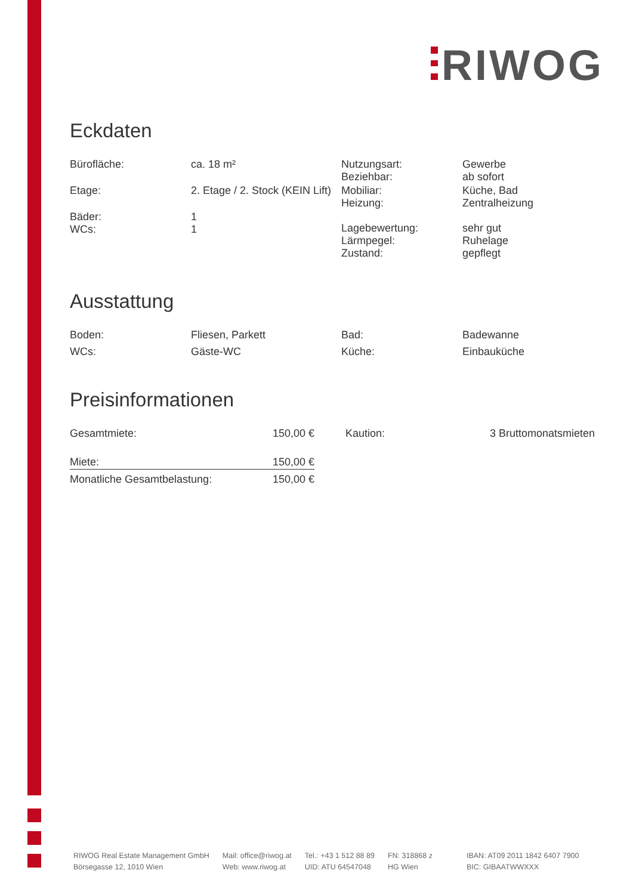RIWOG
Eckdaten
| Bürofläche: | ca. 18 m² | Nutzungsart: Beziehbar: | Gewerbe ab sofort |
| Etage: | 2. Etage / 2. Stock (KEIN Lift) | Mobiliar: Heizung: | Küche, Bad Zentralheizung |
| Bäder: WCs: | 1 1 | Lagebewertung: Lärmpegel: Zustand: | sehr gut Ruhelage gepflegt |
Ausstattung
| Boden: | Fliesen, Parkett | Bad: | Badewanne |
| WCs: | Gäste-WC | Küche: | Einbauküche |
Preisinformationen
| Gesamtmiete: | 150,00 € | Kaution: | 3 Bruttomonatsmieten |
| Miete: | 150,00 € | | |
| Monatliche Gesamtbelastung: | 150,00 € | | |
RIWOG Real Estate Management GmbH
Börsegasse 12, 1010 Wien
Mail: office@riwog.at
Web: www.riwog.at
Tel.: +43 1 512 88 89
UID: ATU 64547048
FN: 318868 z
HG Wien
IBAN: AT09 2011 1842 6407 7900
BIC: GIBAATWWXXX